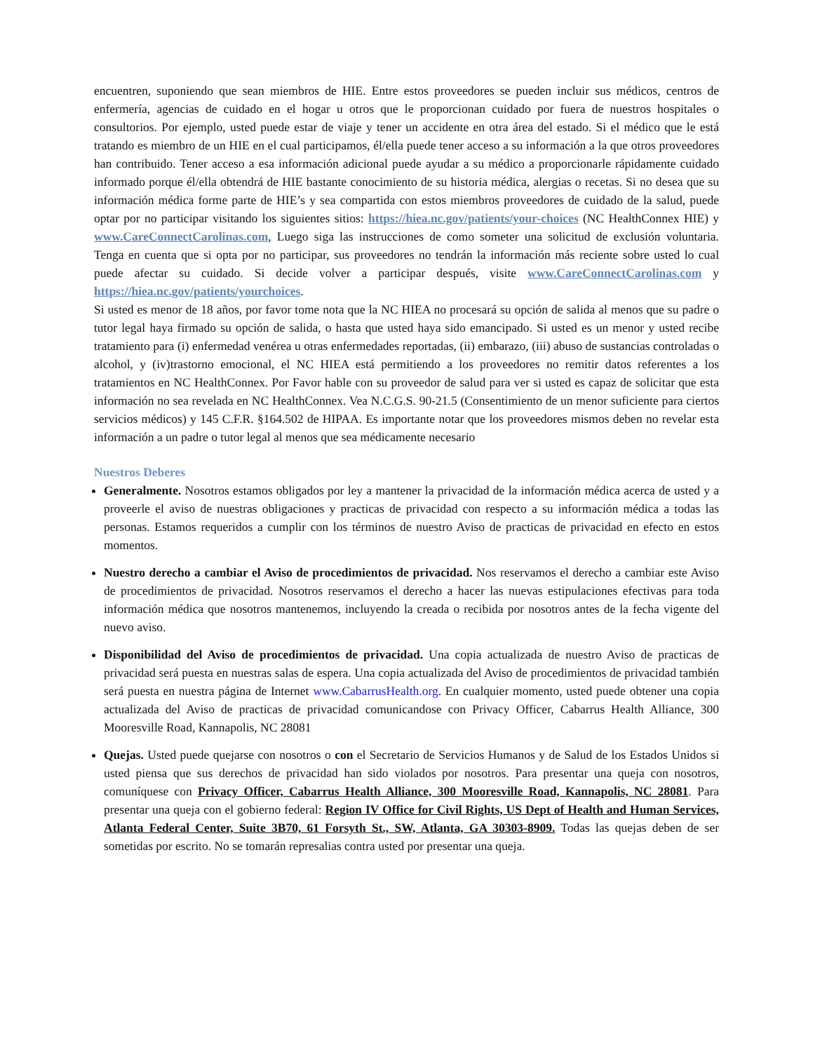encuentren, suponiendo que sean miembros de HIE. Entre estos proveedores se pueden incluir sus médicos, centros de enfermería, agencias de cuidado en el hogar u otros que le proporcionan cuidado por fuera de nuestros hospitales o consultorios. Por ejemplo, usted puede estar de viaje y tener un accidente en otra área del estado. Si el médico que le está tratando es miembro de un HIE en el cual participamos, él/ella puede tener acceso a su información a la que otros proveedores han contribuido. Tener acceso a esa información adicional puede ayudar a su médico a proporcionarle rápidamente cuidado informado porque él/ella obtendrá de HIE bastante conocimiento de su historia médica, alergias o recetas. Si no desea que su información médica forme parte de HIE’s y sea compartida con estos miembros proveedores de cuidado de la salud, puede optar por no participar visitando los siguientes sitios: https://hiea.nc.gov/patients/your-choices (NC HealthConnex HIE) y www.CareConnectCarolinas.com, Luego siga las instrucciones de como someter una solicitud de exclusión voluntaria. Tenga en cuenta que si opta por no participar, sus proveedores no tendrán la información más reciente sobre usted lo cual puede afectar su cuidado. Si decide volver a participar después, visite www.CareConnectCarolinas.com y https://hiea.nc.gov/patients/yourchoices.
Si usted es menor de 18 años, por favor tome nota que la NC HIEA no procesará su opción de salida al menos que su padre o tutor legal haya firmado su opción de salida, o hasta que usted haya sido emancipado. Si usted es un menor y usted recibe tratamiento para (i) enfermedad venérea u otras enfermedades reportadas, (ii) embarazo, (iii) abuso de sustancias controladas o alcohol, y (iv)trastorno emocional, el NC HIEA está permitiendo a los proveedores no remitir datos referentes a los tratamientos en NC HealthConnex. Por Favor hable con su proveedor de salud para ver si usted es capaz de solicitar que esta información no sea revelada en NC HealthConnex. Vea N.C.G.S. 90-21.5 (Consentimiento de un menor suficiente para ciertos servicios médicos) y 145 C.F.R. §164.502 de HIPAA. Es importante notar que los proveedores mismos deben no revelar esta información a un padre o tutor legal al menos que sea médicamente necesario
Nuestros Deberes
Generalmente. Nosotros estamos obligados por ley a mantener la privacidad de la información médica acerca de usted y a proveerle el aviso de nuestras obligaciones y practicas de privacidad con respecto a su información médica a todas las personas. Estamos requeridos a cumplir con los términos de nuestro Aviso de practicas de privacidad en efecto en estos momentos.
Nuestro derecho a cambiar el Aviso de procedimientos de privacidad. Nos reservamos el derecho a cambiar este Aviso de procedimientos de privacidad. Nosotros reservamos el derecho a hacer las nuevas estipulaciones efectivas para toda información médica que nosotros mantenemos, incluyendo la creada o recibida por nosotros antes de la fecha vigente del nuevo aviso.
Disponibilidad del Aviso de procedimientos de privacidad. Una copia actualizada de nuestro Aviso de practicas de privacidad será puesta en nuestras salas de espera. Una copia actualizada del Aviso de procedimientos de privacidad también será puesta en nuestra página de Internet www.CabarrusHealth.org. En cualquier momento, usted puede obtener una copia actualizada del Aviso de practicas de privacidad comunicandose con Privacy Officer, Cabarrus Health Alliance, 300 Mooresville Road, Kannapolis, NC 28081
Quejas. Usted puede quejarse con nosotros o con el Secretario de Servicios Humanos y de Salud de los Estados Unidos si usted piensa que sus derechos de privacidad han sido violados por nosotros. Para presentar una queja con nosotros, comuníquese con Privacy Officer, Cabarrus Health Alliance, 300 Mooresville Road, Kannapolis, NC 28081. Para presentar una queja con el gobierno federal: Region IV Office for Civil Rights, US Dept of Health and Human Services, Atlanta Federal Center, Suite 3B70, 61 Forsyth St., SW, Atlanta, GA 30303-8909. Todas las quejas deben de ser sometidas por escrito. No se tomarán represalias contra usted por presentar una queja.